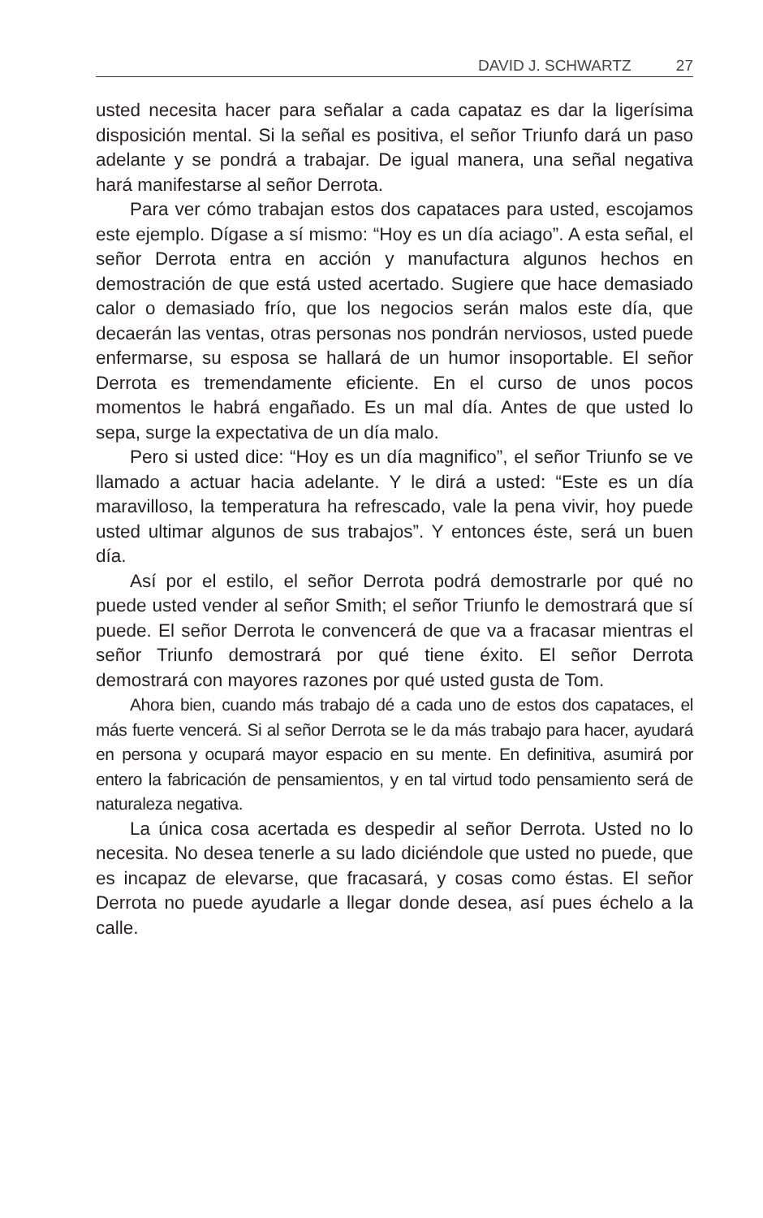DAVID J. SCHWARTZ 27
usted necesita hacer para señalar a cada capataz es dar la ligerísima disposición mental. Si la señal es positiva, el señor Triunfo dará un paso adelante y se pondrá a trabajar. De igual manera, una señal negativa hará manifestarse al señor Derrota.
Para ver cómo trabajan estos dos capataces para usted, escojamos este ejemplo. Dígase a sí mismo: “Hoy es un día aciago”. A esta señal, el señor Derrota entra en acción y manufactura algunos hechos en demostración de que está usted acertado. Sugiere que hace demasiado calor o demasiado frío, que los negocios serán malos este día, que decaerán las ventas, otras personas nos pondrán nerviosos, usted puede enfermarse, su esposa se hallará de un humor insoportable. El señor Derrota es tremendamente eficiente. En el curso de unos pocos momentos le habrá engañado. Es un mal día. Antes de que usted lo sepa, surge la expectativa de un día malo.
Pero si usted dice: “Hoy es un día magnifico”, el señor Triunfo se ve llamado a actuar hacia adelante. Y le dirá a usted: “Este es un día maravilloso, la temperatura ha refrescado, vale la pena vivir, hoy puede usted ultimar algunos de sus trabajos”. Y entonces éste, será un buen día.
Así por el estilo, el señor Derrota podrá demostrarle por qué no puede usted vender al señor Smith; el señor Triunfo le demostrará que sí puede. El señor Derrota le convencerá de que va a fracasar mientras el señor Triunfo demostrará por qué tiene éxito. El señor Derrota demostrará con mayores razones por qué usted gusta de Tom.
Ahora bien, cuando más trabajo dé a cada uno de estos dos capataces, el más fuerte vencerá. Si al señor Derrota se le da más trabajo para hacer, ayudará en persona y ocupará mayor espacio en su mente. En definitiva, asumirá por entero la fabricación de pensamientos, y en tal virtud todo pensamiento será de naturaleza negativa.
La única cosa acertada es despedir al señor Derrota. Usted no lo necesita. No desea tenerle a su lado diciéndole que usted no puede, que es incapaz de elevarse, que fracasará, y cosas como éstas. El señor Derrota no puede ayudarle a llegar donde desea, así pues échelo a la calle.